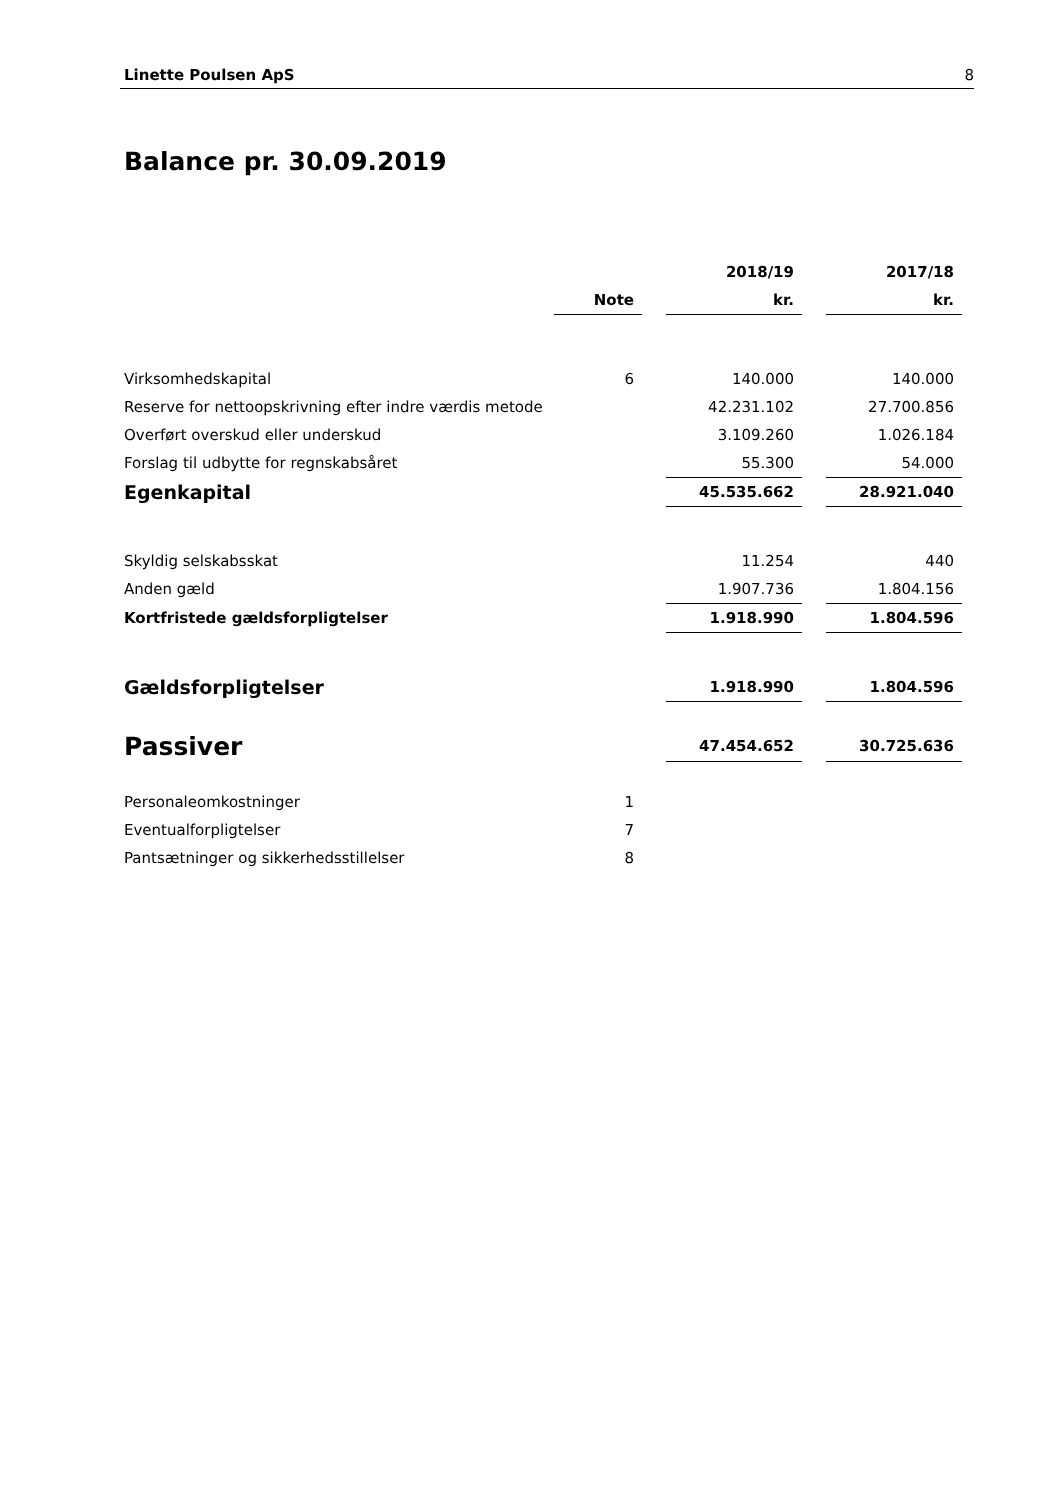Linette Poulsen ApS 8
Balance pr. 30.09.2019
| | | | 2018/19 | | 2017/18 |
| --- | --- | --- | --- | --- | --- |
| | Note | | kr. | | kr. |
| Virksomhedskapital | 6 | | 140.000 | | 140.000 |
| Reserve for nettoopskrivning efter indre værdis metode | | | 42.231.102 | | 27.700.856 |
| Overført overskud eller underskud | | | 3.109.260 | | 1.026.184 |
| Forslag til udbytte for regnskabsåret | | | 55.300 | | 54.000 |
| Egenkapital | | | 45.535.662 | | 28.921.040 |
| Skyldig selskabsskat | | | 11.254 | | 440 |
| Anden gæld | | | 1.907.736 | | 1.804.156 |
| Kortfristede gældsforpligtelser | | | 1.918.990 | | 1.804.596 |
| Gældsforpligtelser | | | 1.918.990 | | 1.804.596 |
| Passiver | | | 47.454.652 | | 30.725.636 |
| Personaleomkostninger | 1 | | | | |
| Eventualforpligtelser | 7 | | | | |
| Pantsætninger og sikkerhedsstillelser | 8 | | | | |